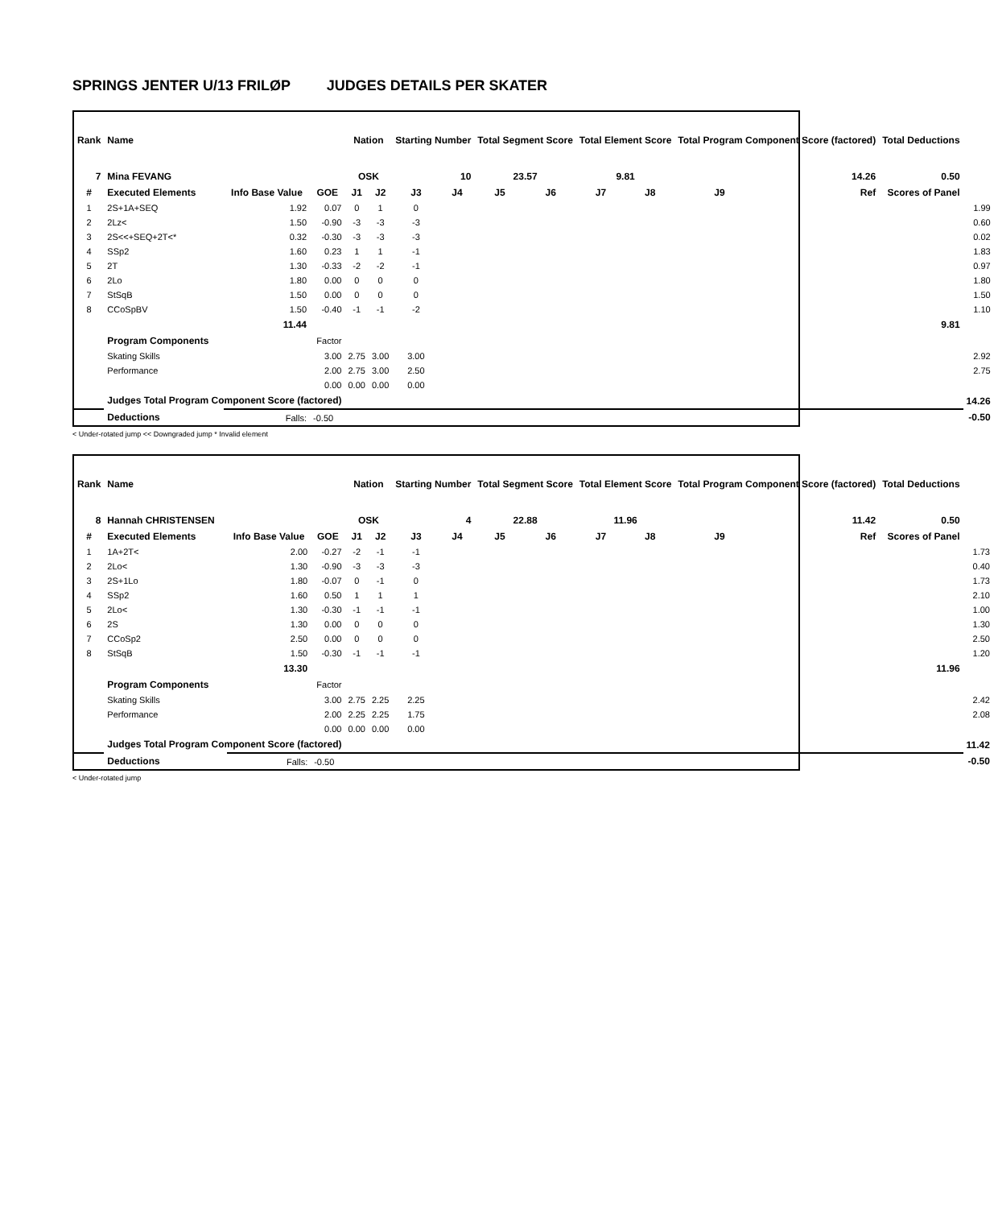SPRINGS JENTER U/13 FRILØP JUDGES DETAILS PER SKATER
| Rank | Name | | | Nation | | Starting Number | | Total Segment Score | | Total Element Score | | Total Program Component Score (factored) | | Total Deductions | |
| --- | --- | --- | --- | --- | --- | --- | --- | --- | --- | --- | --- | --- | --- | --- | --- |
| 7 | Mina FEVANG | | | OSK | | 10 | | 23.57 | | 9.81 | | 14.26 | | 0.50 | |
| # | Executed Elements | Info Base Value | GOE | J1 | J2 | J3 | J4 | J5 | J6 | J7 | J8 | J9 | Ref | Scores of Panel | |
| 1 | 2S+1A+SEQ | 1.92 | 0.07 | 0 | 1 | 0 | | | | | | | | | 1.99 |
| 2 | 2Lz< | 1.50 | -0.90 | -3 | -3 | -3 | | | | | | | | | 0.60 |
| 3 | 2S<<+SEQ+2T<* | 0.32 | -0.30 | -3 | -3 | -3 | | | | | | | | | 0.02 |
| 4 | SSp2 | 1.60 | 0.23 | 1 | 1 | -1 | | | | | | | | | 1.83 |
| 5 | 2T | 1.30 | -0.33 | -2 | -2 | -1 | | | | | | | | | 0.97 |
| 6 | 2Lo | 1.80 | 0.00 | 0 | 0 | 0 | | | | | | | | | 1.80 |
| 7 | StSqB | 1.50 | 0.00 | 0 | 0 | 0 | | | | | | | | | 1.50 |
| 8 | CCoSpBV | 1.50 | -0.40 | -1 | -1 | -2 | | | | | | | | | 1.10 |
| | | 11.44 | | | | | | | | | | | | 9.81 | |
| | Program Components | | Factor | | | | | | | | | | | | |
| | Skating Skills | | 3.00 | 2.75 | 3.00 | 3.00 | | | | | | | | | 2.92 |
| | Performance | | 2.00 | 2.75 | 3.00 | 2.50 | | | | | | | | | 2.75 |
| | | | 0.00 | 0.00 | 0.00 | 0.00 | | | | | | | | | |
| | Judges Total Program Component Score (factored) | | | | | | | | | | | | | | 14.26 |
| | Deductions | Falls: | -0.50 | | | | | | | | | | | | -0.50 |
< Under-rotated jump << Downgraded jump * Invalid element
| Rank | Name | | | Nation | | Starting Number | | Total Segment Score | | Total Element Score | | Total Program Component Score (factored) | | Total Deductions | |
| --- | --- | --- | --- | --- | --- | --- | --- | --- | --- | --- | --- | --- | --- | --- | --- |
| 8 | Hannah CHRISTENSEN | | | OSK | | 4 | | 22.88 | | 11.96 | | 11.42 | | 0.50 | |
| # | Executed Elements | Info Base Value | GOE | J1 | J2 | J3 | J4 | J5 | J6 | J7 | J8 | J9 | Ref | Scores of Panel | |
| 1 | 1A+2T< | 2.00 | -0.27 | -2 | -1 | -1 | | | | | | | | | 1.73 |
| 2 | 2Lo< | 1.30 | -0.90 | -3 | -3 | -3 | | | | | | | | | 0.40 |
| 3 | 2S+1Lo | 1.80 | -0.07 | 0 | -1 | 0 | | | | | | | | | 1.73 |
| 4 | SSp2 | 1.60 | 0.50 | 1 | 1 | 1 | | | | | | | | | 2.10 |
| 5 | 2Lo< | 1.30 | -0.30 | -1 | -1 | -1 | | | | | | | | | 1.00 |
| 6 | 2S | 1.30 | 0.00 | 0 | 0 | 0 | | | | | | | | | 1.30 |
| 7 | CCoSp2 | 2.50 | 0.00 | 0 | 0 | 0 | | | | | | | | | 2.50 |
| 8 | StSqB | 1.50 | -0.30 | -1 | -1 | -1 | | | | | | | | | 1.20 |
| | | 13.30 | | | | | | | | | | | | 11.96 | |
| | Program Components | | Factor | | | | | | | | | | | | |
| | Skating Skills | | 3.00 | 2.75 | 2.25 | 2.25 | | | | | | | | | 2.42 |
| | Performance | | 2.00 | 2.25 | 2.25 | 1.75 | | | | | | | | | 2.08 |
| | | | 0.00 | 0.00 | 0.00 | 0.00 | | | | | | | | | |
| | Judges Total Program Component Score (factored) | | | | | | | | | | | | | | 11.42 |
| | Deductions | Falls: | -0.50 | | | | | | | | | | | | -0.50 |
< Under-rotated jump